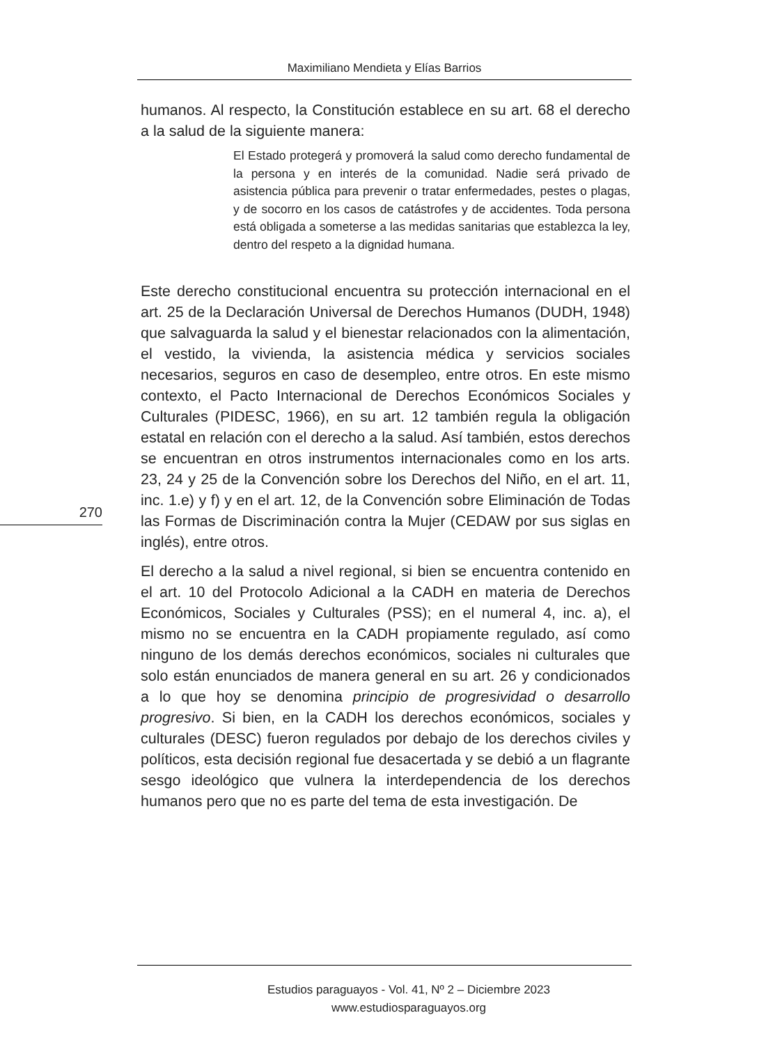Maximiliano Mendieta y Elías Barrios
humanos. Al respecto, la Constitución establece en su art. 68 el derecho a la salud de la siguiente manera:
El Estado protegerá y promoverá la salud como derecho fundamental de la persona y en interés de la comunidad. Nadie será privado de asistencia pública para prevenir o tratar enfermedades, pestes o plagas, y de socorro en los casos de catástrofes y de accidentes. Toda persona está obligada a someterse a las medidas sanitarias que establezca la ley, dentro del respeto a la dignidad humana.
Este derecho constitucional encuentra su protección internacional en el art. 25 de la Declaración Universal de Derechos Humanos (DUDH, 1948) que salvaguarda la salud y el bienestar relacionados con la alimentación, el vestido, la vivienda, la asistencia médica y servicios sociales necesarios, seguros en caso de desempleo, entre otros. En este mismo contexto, el Pacto Internacional de Derechos Económicos Sociales y Culturales (PIDESC, 1966), en su art. 12 también regula la obligación estatal en relación con el derecho a la salud. Así también, estos derechos se encuentran en otros instrumentos internacionales como en los arts. 23, 24 y 25 de la Convención sobre los Derechos del Niño, en el art. 11, inc. 1.e) y f) y en el art. 12, de la Convención sobre Eliminación de Todas las Formas de Discriminación contra la Mujer (CEDAW por sus siglas en inglés), entre otros.
El derecho a la salud a nivel regional, si bien se encuentra contenido en el art. 10 del Protocolo Adicional a la CADH en materia de Derechos Económicos, Sociales y Culturales (PSS); en el numeral 4, inc. a), el mismo no se encuentra en la CADH propiamente regulado, así como ninguno de los demás derechos económicos, sociales ni culturales que solo están enunciados de manera general en su art. 26 y condicionados a lo que hoy se denomina principio de progresividad o desarrollo progresivo. Si bien, en la CADH los derechos económicos, sociales y culturales (DESC) fueron regulados por debajo de los derechos civiles y políticos, esta decisión regional fue desacertada y se debió a un flagrante sesgo ideológico que vulnera la interdependencia de los derechos humanos pero que no es parte del tema de esta investigación. De
270
Estudios paraguayos - Vol. 41, Nº 2 – Diciembre 2023
www.estudiosparaguayos.org